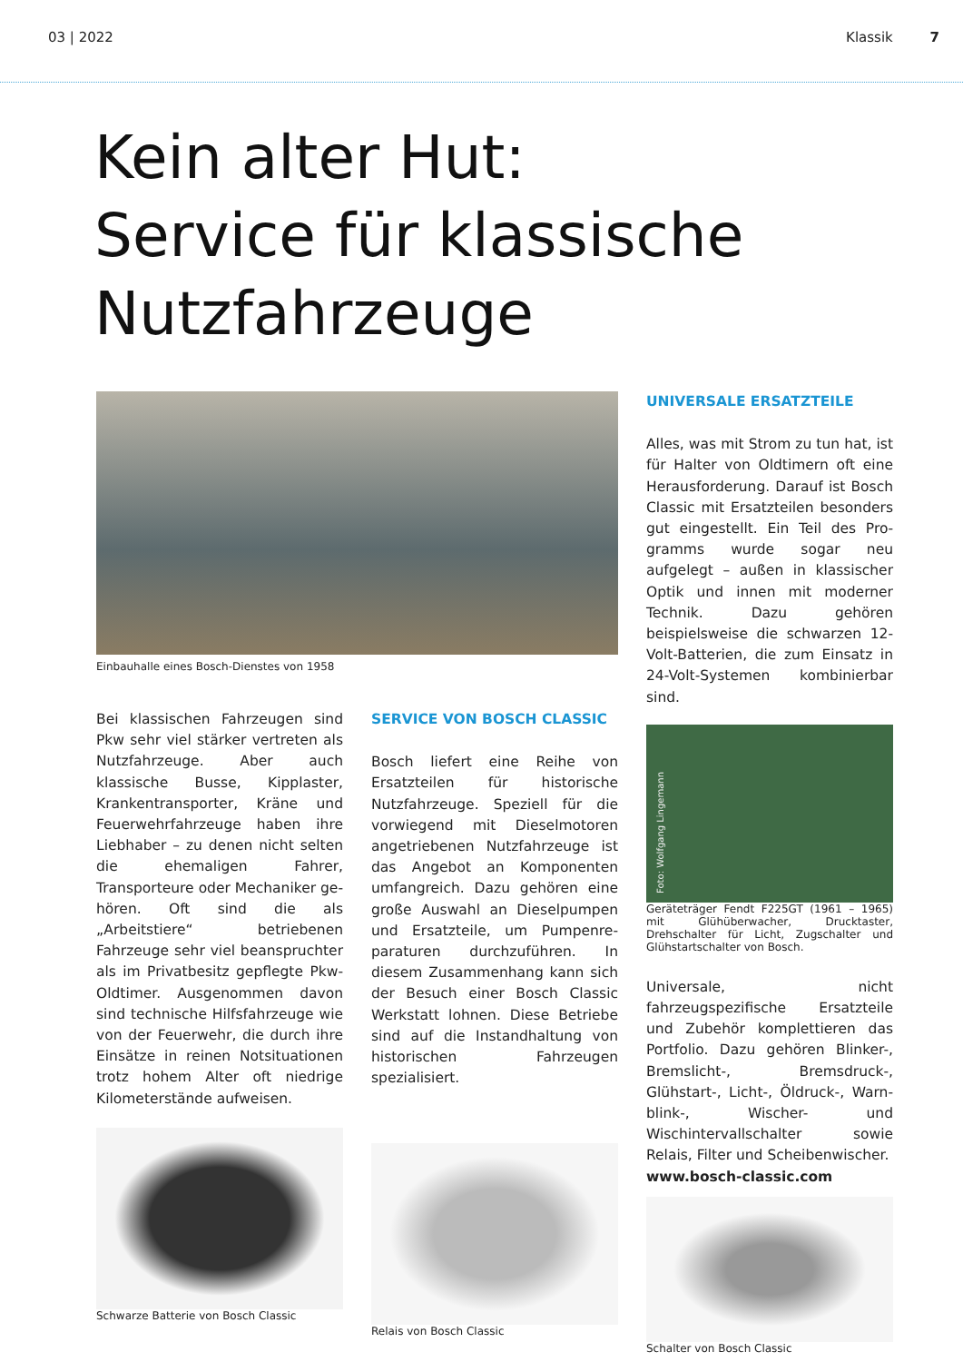03 | 2022 Klassik 7
Kein alter Hut:
Service für klassische
Nutzfahrzeuge
Einbauhalle eines Bosch-Dienstes von 1958
Bei klassischen Fahrzeugen sind Pkw sehr viel stärker vertreten als Nutzfahrzeuge. Aber auch klassische Busse, Kipplaster, Krankentranspor­ter, Kräne und Feuerwehrfahrzeuge haben ihre Liebhaber – zu denen nicht selten die ehemaligen Fahrer, Transporteure oder Mechaniker ge­hören. Oft sind die als „Arbeitstiere“ betriebenen Fahrzeuge sehr viel beanspruchter als im Privatbesitz gepflegte Pkw-Oldtimer. Ausgenom­men davon sind technische Hilfsfahr­zeuge wie von der Feuerwehr, die durch ihre Einsätze in reinen Notsitua­tionen trotz hohem Alter oft niedrige Kilometerstände aufweisen.
Schwarze Batterie von Bosch Classic
SERVICE VON BOSCH CLASSIC
Bosch liefert eine Reihe von Ersatz­teilen für historische Nutzfahrzeuge. Speziell für die vorwiegend mit Dieselmotoren angetriebenen Nutz­fahrzeuge ist das Angebot an Kompo­nenten umfangreich. Dazu gehören eine große Auswahl an Dieselpum­pen und Ersatzteile, um Pumpenre­paraturen durchzuführen. In diesem Zusammenhang kann sich der Be­such einer Bosch Classic Werkstatt lohnen. Diese Betriebe sind auf die Instandhaltung von historischen Fahrzeugen spezialisiert.
Relais von Bosch Classic
UNIVERSALE ERSATZTEILE
Alles, was mit Strom zu tun hat, ist für Halter von Oldtimern oft eine Herausforderung. Darauf ist Bosch Classic mit Ersatzteilen besonders gut eingestellt. Ein Teil des Pro­gramms wurde sogar neu aufgelegt – außen in klassischer Optik und innen mit moderner Technik. Dazu gehören beispielsweise die schwarzen 12-Volt-Batterien, die zum Einsatz in 24-Volt-Systemen kombinierbar sind.
Foto: Wolfgang Lingemann
Geräteträger Fendt F225GT (1961 – 1965) mit Glühüberwacher, Drucktaster, Drehschalter für Licht, Zugschalter und Glühstartschalter von Bosch.
Universale, nicht fahrzeugspezifische Ersatzteile und Zubehör komplet­tieren das Portfolio. Dazu gehören Blinker-, Bremslicht-, Bremsdruck-, Glühstart-, Licht-, Öldruck-, Warn­blink-, Wischer- und Wischintervall­schalter sowie Relais, Filter und Scheibenwischer.
www.bosch-classic.com
Schalter von Bosch Classic